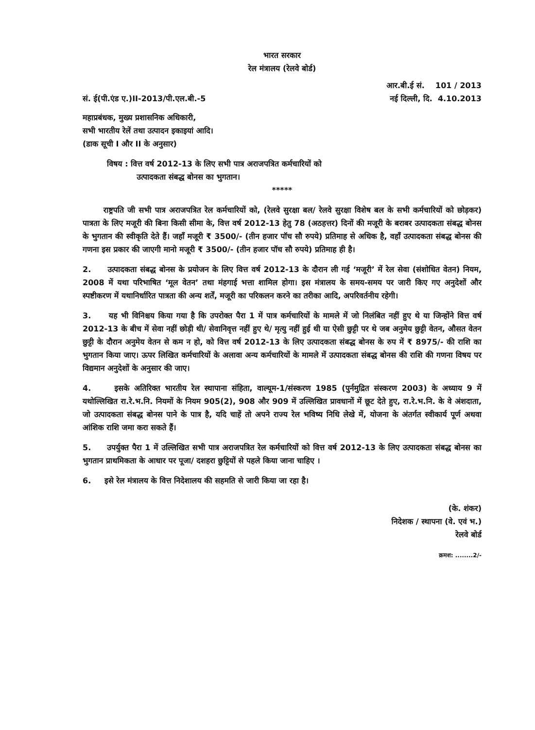भारत सरकार
रेल मंत्रालय (रेलवे बोर्ड)
आर.बी.ई सं. 101 / 2013
सं. ई(पी.एंड ए.)II-2013/पी.एल.बी.-5 नई दिल्ली, दि. 4.10.2013
महाप्रबंधक, मुख्य प्रशासनिक अधिकारी,
सभी भारतीय रेलें तथा उत्पादन इकाइयां आदि।
(डाक सूची I और II के अनुसार)
विषय : वित्त वर्ष 2012-13 के लिए सभी पात्र अराजपत्रित कर्मचारियों को
उत्पादकता संबद्ध बोनस का भुगतान।
*****
राष्ट्रपति जी सभी पात्र अराजपत्रित रेल कर्मचारियों को, (रेलवे सुरक्षा बल/ रेलवे सुरक्षा विशेष बल के सभी कर्मचारियों को छोड़कर) पात्रता के लिए मजूरी की बिना किसी सीमा के, वित्त वर्ष 2012-13 हेतु 78 (अठहत्तर) दिनों की मजूरी के बराबर उत्पादकता संबद्ध बोनस के भुगतान की स्वीकृति देते हैं। जहाँ मजूरी ₹ 3500/- (तीन हजार पॉच सौ रुपये) प्रतिमाह से अधिक है, वहाँ उत्पादकता संबद्ध बोनस की गणना इस प्रकार की जाएगी मानो मजूरी ₹ 3500/- (तीन हजार पॉच सौ रुपये) प्रतिमाह ही है।
2. उत्पादकता संबद्ध बोनस के प्रयोजन के लिए वित्त वर्ष 2012-13 के दौरान ली गई ‘मजूरी’ में रेल सेवा (संशोधित वेतन) नियम, 2008 में यथा परिभाषित ‘मूल वेतन’ तथा मंहगाई भत्ता शामिल होगा। इस मंत्रालय के समय-समय पर जारी किए गए अनुदेशों और स्पष्टीकरण में यथानिर्धारित पात्रता की अन्य शर्तें, मजूरी का परिकलन करने का तरीका आदि, अपरिवर्तनीय रहेगी।
3. यह भी विनिश्चय किया गया है कि उपरोक्त पैरा 1 में पात्र कर्मचारियों के मामले में जो निलंबित नहीं हुए थे या जिन्होंने वित्त वर्ष 2012-13 के बीच में सेवा नहीं छोड़ी थी/ सेवानिवृत्त नहीं हुए थे/ मृत्यु नहीं हुई थी या ऐसी छुट्टी पर थे जब अनुमेय छुट्टी वेतन, औसत वेतन छुट्टी के दौरान अनुमेय वेतन से कम न हो, को वित्त वर्ष 2012-13 के लिए उत्पादकता संबद्ध बोनस के रुप में ₹ 8975/- की राशि का भुगतान किया जाए। ऊपर लिखित कर्मचारियों के अलावा अन्य कर्मचारियों के मामले में उत्पादकता संबद्ध बोनस की राशि की गणना विषय पर विद्यमान अनुदेशों के अनुसार की जाए।
4. इसके अतिरिक्त भारतीय रेल स्थापाना संहिता, वाल्यूम-1/संस्करण 1985 (पुर्नमुद्रित संस्करण 2003) के अध्याय 9 में यथोल्लिखित रा.रे.भ.नि. नियमों के नियम 905(2), 908 और 909 में उल्लिखित प्रावधानों में छूट देते हुए, रा.रे.भ.नि. के वे अंशदाता, जो उत्पादकता संबद्ध बोनस पाने के पात्र है, यदि चाहें तो अपने राज्य रेल भविष्य निधि लेखे में, योजना के अंतर्गत स्वीकार्य पूर्ण अथवा आंशिक राशि जमा करा सकते हैं।
5. उपर्युक्त पैरा 1 में उल्लिखित सभी पात्र अराजपत्रित रेल कर्मचारियों को वित्त वर्ष 2012-13 के लिए उत्पादकता संबद्ध बोनस का भुगतान प्राथमिकता के आधार पर पूजा/ दशहरा छुट्टियों से पहले किया जाना चाहिए ।
6. इसे रेल मंत्रालय के वित्त निदेशालय की सहमति से जारी किया जा रहा है।
(के. शंकर)
निदेशक / स्थापना (वे. एवं भ.)
रेलवे बोर्ड
क्रमश: ........2/-